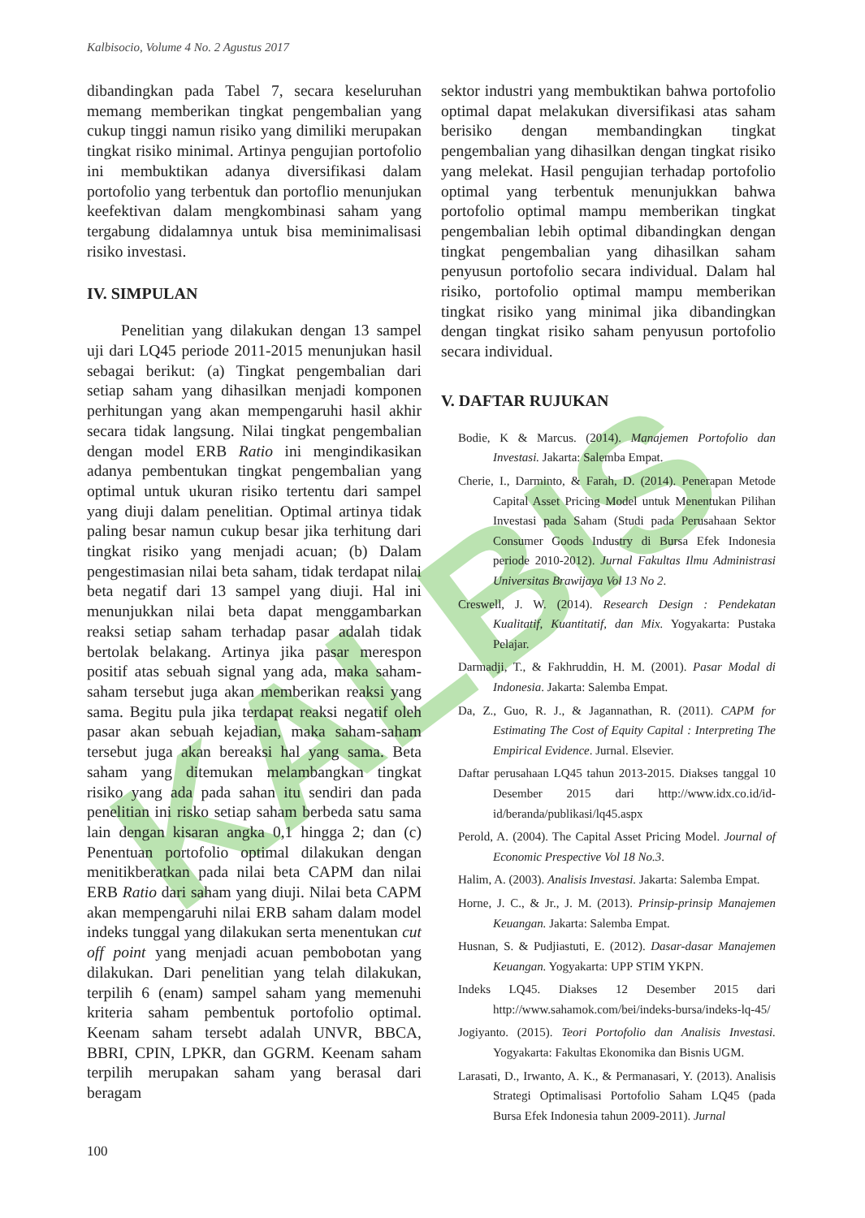Kalbisocio, Volume 4 No. 2 Agustus 2017
KALBIS
dibandingkan pada Tabel 7, secara keseluruhan memang memberikan tingkat pengembalian yang cukup tinggi namun risiko yang dimiliki merupakan tingkat risiko minimal. Artinya pengujian portofolio ini membuktikan adanya diversifikasi dalam portofolio yang terbentuk dan portoflio menunjukan keefektivan dalam mengkombinasi saham yang tergabung didalamnya untuk bisa meminimalisasi risiko investasi.
IV. SIMPULAN
Penelitian yang dilakukan dengan 13 sampel uji dari LQ45 periode 2011-2015 menunjukan hasil sebagai berikut: (a) Tingkat pengembalian dari setiap saham yang dihasilkan menjadi komponen perhitungan yang akan mempengaruhi hasil akhir secara tidak langsung. Nilai tingkat pengembalian dengan model ERB Ratio ini mengindikasikan adanya pembentukan tingkat pengembalian yang optimal untuk ukuran risiko tertentu dari sampel yang diuji dalam penelitian. Optimal artinya tidak paling besar namun cukup besar jika terhitung dari tingkat risiko yang menjadi acuan; (b) Dalam pengestimasian nilai beta saham, tidak terdapat nilai beta negatif dari 13 sampel yang diuji. Hal ini menunjukkan nilai beta dapat menggambarkan reaksi setiap saham terhadap pasar adalah tidak bertolak belakang. Artinya jika pasar merespon positif atas sebuah signal yang ada, maka saham-saham tersebut juga akan memberikan reaksi yang sama. Begitu pula jika terdapat reaksi negatif oleh pasar akan sebuah kejadian, maka saham-saham tersebut juga akan bereaksi hal yang sama. Beta saham yang ditemukan melambangkan tingkat risiko yang ada pada sahan itu sendiri dan pada penelitian ini risko setiap saham berbeda satu sama lain dengan kisaran angka 0,1 hingga 2; dan (c) Penentuan portofolio optimal dilakukan dengan menitikberatkan pada nilai beta CAPM dan nilai ERB Ratio dari saham yang diuji. Nilai beta CAPM akan mempengaruhi nilai ERB saham dalam model indeks tunggal yang dilakukan serta menentukan cut off point yang menjadi acuan pembobotan yang dilakukan. Dari penelitian yang telah dilakukan, terpilih 6 (enam) sampel saham yang memenuhi kriteria saham pembentuk portofolio optimal. Keenam saham tersebt adalah UNVR, BBCA, BBRI, CPIN, LPKR, dan GGRM. Keenam saham terpilih merupakan saham yang berasal dari beragam
sektor industri yang membuktikan bahwa portofolio optimal dapat melakukan diversifikasi atas saham berisiko dengan membandingkan tingkat pengembalian yang dihasilkan dengan tingkat risiko yang melekat. Hasil pengujian terhadap portofolio optimal yang terbentuk menunjukkan bahwa portofolio optimal mampu memberikan tingkat pengembalian lebih optimal dibandingkan dengan tingkat pengembalian yang dihasilkan saham penyusun portofolio secara individual. Dalam hal risiko, portofolio optimal mampu memberikan tingkat risiko yang minimal jika dibandingkan dengan tingkat risiko saham penyusun portofolio secara individual.
V. DAFTAR RUJUKAN
Bodie, K & Marcus. (2014). Manajemen Portofolio dan Investasi. Jakarta: Salemba Empat.
Cherie, I., Darminto, & Farah, D. (2014). Penerapan Metode Capital Asset Pricing Model untuk Menentukan Pilihan Investasi pada Saham (Studi pada Perusahaan Sektor Consumer Goods Industry di Bursa Efek Indonesia periode 2010-2012). Jurnal Fakultas Ilmu Administrasi Universitas Brawijaya Vol 13 No 2.
Creswell, J. W. (2014). Research Design : Pendekatan Kualitatif, Kuantitatif, dan Mix. Yogyakarta: Pustaka Pelajar.
Darmadji, T., & Fakhruddin, H. M. (2001). Pasar Modal di Indonesia. Jakarta: Salemba Empat.
Da, Z., Guo, R. J., & Jagannathan, R. (2011). CAPM for Estimating The Cost of Equity Capital : Interpreting The Empirical Evidence. Jurnal. Elsevier.
Daftar perusahaan LQ45 tahun 2013-2015. Diakses tanggal 10 Desember 2015 dari http://www.idx.co.id/id-id/beranda/publikasi/lq45.aspx
Perold, A. (2004). The Capital Asset Pricing Model. Journal of Economic Prespective Vol 18 No.3.
Halim, A. (2003). Analisis Investasi. Jakarta: Salemba Empat.
Horne, J. C., & Jr., J. M. (2013). Prinsip-prinsip Manajemen Keuangan. Jakarta: Salemba Empat.
Husnan, S. & Pudjiastuti, E. (2012). Dasar-dasar Manajemen Keuangan. Yogyakarta: UPP STIM YKPN.
Indeks LQ45. Diakses 12 Desember 2015 dari http://www.sahamok.com/bei/indeks-bursa/indeks-lq-45/
Jogiyanto. (2015). Teori Portofolio dan Analisis Investasi. Yogyakarta: Fakultas Ekonomika dan Bisnis UGM.
Larasati, D., Irwanto, A. K., & Permanasari, Y. (2013). Analisis Strategi Optimalisasi Portofolio Saham LQ45 (pada Bursa Efek Indonesia tahun 2009-2011). Jurnal
100